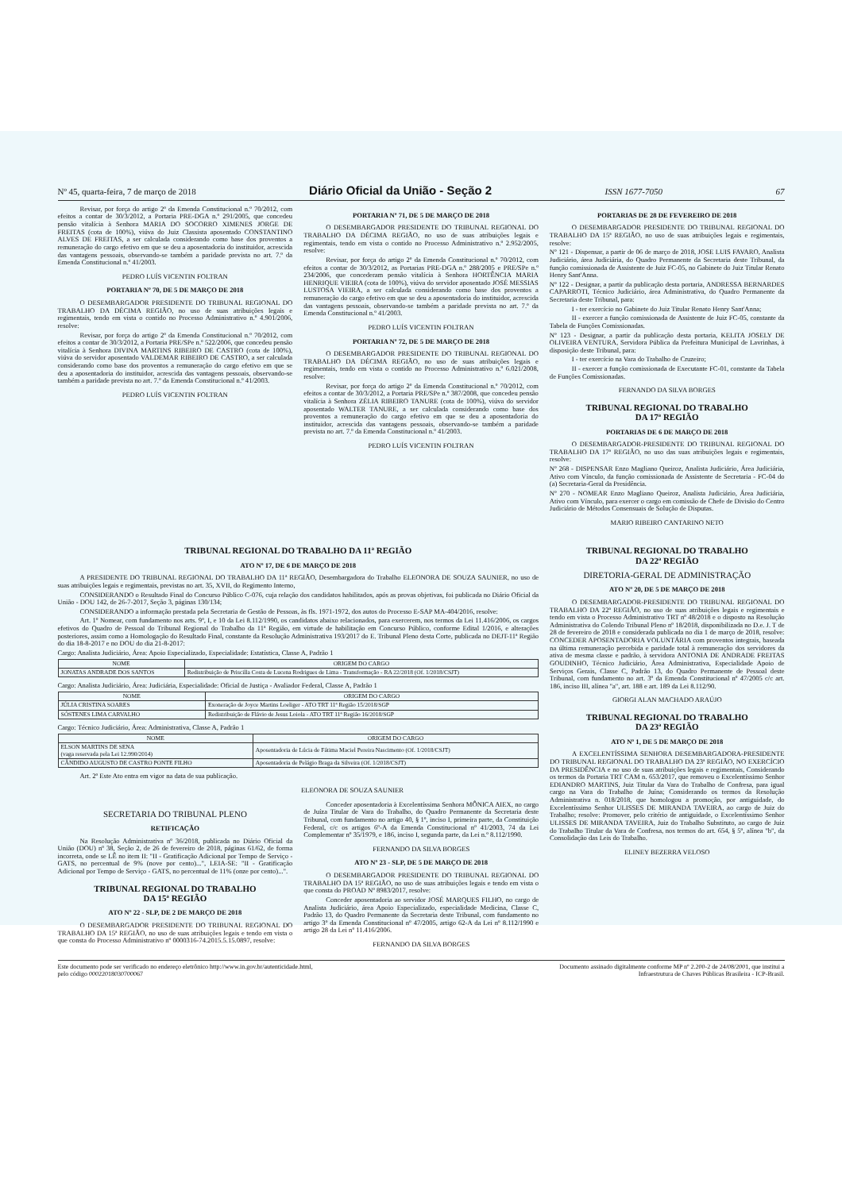Nº 45, quarta-feira, 7 de março de 2018 Diário Oficial da União - Seção 2 ISSN 1677-7050 67
Revisar, por força do artigo 2º da Emenda Constitucional n.º 70/2012, com efeitos a contar de 30/3/2012, a Portaria PRE-DGA n.º 291/2005, que concedeu pensão vitalícia à Senhora MARIA DO SOCORRO XIMENES JORGE DE FREITAS (cota de 100%), viúva do Juiz Classista aposentado CONSTANTINO ALVES DE FREITAS, a ser calculada considerando como base dos proventos a remuneração do cargo efetivo em que se deu a aposentadoria do instituidor, acrescida das vantagens pessoais, observando-se também a paridade prevista no art. 7.º da Emenda Constitucional n.º 41/2003.
PEDRO LUÍS VICENTIN FOLTRAN
PORTARIA Nº 70, DE 5 DE MARÇO DE 2018
O DESEMBARGADOR PRESIDENTE DO TRIBUNAL REGIONAL DO TRABALHO DA DÉCIMA REGIÃO, no uso de suas atribuições legais e regimentais, tendo em vista o contido no Processo Administrativo n.º 4.901/2006, resolve:
Revisar, por força do artigo 2º da Emenda Constitucional n.º 70/2012, com efeitos a contar de 30/3/2012, a Portaria PRE/SPe n.º 522/2006, que concedeu pensão vitalícia à Senhora DIVINA MARTINS RIBEIRO DE CASTRO (cota de 100%), viúva do servidor aposentado VALDEMAR RIBEIRO DE CASTRO, a ser calculada considerando como base dos proventos a remuneração do cargo efetivo em que se deu a aposentadoria do instituidor, acrescida das vantagens pessoais, observando-se também a paridade prevista no art. 7.º da Emenda Constitucional n.º 41/2003.
PEDRO LUÍS VICENTIN FOLTRAN
PORTARIA Nº 71, DE 5 DE MARÇO DE 2018
O DESEMBARGADOR PRESIDENTE DO TRIBUNAL REGIONAL DO TRABALHO DA DÉCIMA REGIÃO, no uso de suas atribuições legais e regimentais, tendo em vista o contido no Processo Administrativo n.º 2.952/2005, resolve:
Revisar, por força do artigo 2º da Emenda Constitucional n.º 70/2012, com efeitos a contar de 30/3/2012, as Portarias PRE-DGA n.º 288/2005 e PRE/SPe n.º 234/2006, que concederam pensão vitalícia à Senhora HORTÊNCIA MARIA HENRIQUE VIEIRA (cota de 100%), viúva do servidor aposentado JOSÉ MESSIAS LUSTOSA VIEIRA, a ser calculada considerando como base dos proventos a remuneração do cargo efetivo em que se deu a aposentadoria do instituidor, acrescida das vantagens pessoais, observando-se também a paridade prevista no art. 7.º da Emenda Constitucional n.º 41/2003.
PEDRO LUÍS VICENTIN FOLTRAN
PORTARIA Nº 72, DE 5 DE MARÇO DE 2018
O DESEMBARGADOR PRESIDENTE DO TRIBUNAL REGIONAL DO TRABALHO DA DÉCIMA REGIÃO, no uso de suas atribuições legais e regimentais, tendo em vista o contido no Processo Administrativo n.º 6.021/2008, resolve:
Revisar, por força do artigo 2º da Emenda Constitucional n.º 70/2012, com efeitos a contar de 30/3/2012, a Portaria PRE/SPe n.º 387/2008, que concedeu pensão vitalícia à Senhora ZÉLIA RIBEIRO TANURE (cota de 100%), viúva do servidor aposentado WALTER TANURE, a ser calculada considerando como base dos proventos a remuneração do cargo efetivo em que se deu a aposentadoria do instituidor, acrescida das vantagens pessoais, observando-se também a paridade prevista no art. 7.º da Emenda Constitucional n.º 41/2003.
PEDRO LUÍS VICENTIN FOLTRAN
PORTARIAS DE 28 DE FEVEREIRO DE 2018
O DESEMBARGADOR PRESIDENTE DO TRIBUNAL REGIONAL DO TRABALHO DA 15ª REGIÃO, no uso de suas atribuições legais e regimentais, resolve:
Nº 121 - Dispensar, a partir de 06 de março de 2018, JOSE LUIS FAVARO, Analista Judiciário, área Judiciária, do Quadro Permanente da Secretaria deste Tribunal, da função comissionada de Assistente de Juiz FC-05, no Gabinete do Juiz Titular Renato Henry Sant'Anna.
Nº 122 - Designar, a partir da publicação desta portaria, ANDRESSA BERNARDES CAPARROTI, Técnico Judiciário, área Administrativa, do Quadro Permanente da Secretaria deste Tribunal, para:
I - ter exercício no Gabinete do Juiz Titular Renato Henry Sant'Anna;
II - exercer a função comissionada de Assistente de Juiz FC-05, constante da Tabela de Funções Comissionadas.
Nº 123 - Designar, a partir da publicação desta portaria, KELITA JOSELY DE OLIVEIRA VENTURA, Servidora Pública da Prefeitura Municipal de Lavrinhas, à disposição deste Tribunal, para:
I - ter exercício na Vara do Trabalho de Cruzeiro;
II - exercer a função comissionada de Executante FC-01, constante da Tabela de Funções Comissionadas.
FERNANDO DA SILVA BORGES
TRIBUNAL REGIONAL DO TRABALHO
DA 17ª REGIÃO
PORTARIAS DE 6 DE MARÇO DE 2018
O DESEMBARGADOR-PRESIDENTE DO TRIBUNAL REGIONAL DO TRABALHO DA 17ª REGIÃO, no uso das suas atribuições legais e regimentais, resolve:
Nº 268 - DISPENSAR Enzo Magliano Queiroz, Analista Judiciário, Área Judiciária, Ativo com Vínculo, da função comissionada de Assistente de Secretaria - FC-04 do (a) Secretaria-Geral da Presidência.
Nº 270 - NOMEAR Enzo Magliano Queiroz, Analista Judiciário, Área Judiciária, Ativo com Vínculo, para exercer o cargo em comissão de Chefe de Divisão do Centro Judiciário de Métodos Consensuais de Solução de Disputas.
MARIO RIBEIRO CANTARINO NETO
TRIBUNAL REGIONAL DO TRABALHO DA 11ª REGIÃO
ATO Nº 17, DE 6 DE MARÇO DE 2018
A PRESIDENTE DO TRIBUNAL REGIONAL DO TRABALHO DA 11ª REGIÃO, Desembargadora do Trabalho ELEONORA DE SOUZA SAUNIER, no uso de suas atribuições legais e regimentais, previstas no art. 35, XVII, do Regimento Interno,
CONSIDERANDO o Resultado Final do Concurso Público C-076, cuja relação dos candidatos habilitados, após as provas objetivas, foi publicada no Diário Oficial da União - DOU 142, de 26-7-2017, Seção 3, páginas 130/134;
CONSIDERANDO a informação prestada pela Secretaria de Gestão de Pessoas, às fls. 1971-1972, dos autos do Processo E-SAP MA-404/2016, resolve:
Art. 1º Nomear, com fundamento nos arts. 9º, I, e 10 da Lei 8.112/1990, os candidatos abaixo relacionados, para exercerem, nos termos da Lei 11.416/2006, os cargos efetivos do Quadro de Pessoal do Tribunal Regional do Trabalho da 11ª Região, em virtude de habilitação em Concurso Público, conforme Edital 1/2016, e alterações posteriores, assim como a Homologação do Resultado Final, constante da Resolução Administrativa 193/2017 do E. Tribunal Pleno desta Corte, publicada no DEJT-11ª Região do dia 18-8-2017 e no DOU do dia 21-8-2017:
Cargo: Analista Judiciário, Área: Apoio Especializado, Especialidade: Estatística, Classe A, Padrão 1
| NOME | ORIGEM DO CARGO |
| --- | --- |
| JONATAS ANDRADE DOS SANTOS | Redistribuição de Priscilla Costa de Lucena Rodrigues de Lima - Transformação - RA 22/2018 (Of. 1/2018/CSJT) |
Cargo: Analista Judiciário, Área: Judiciária, Especialidade: Oficial de Justiça - Avaliador Federal, Classe A, Padrão 1
| NOME | ORIGEM DO CARGO |
| --- | --- |
| JÚLIA CRISTINA SOARES | Exoneração de Joyce Martins Loeliger - ATO TRT 11ª Região 15/2018/SGP |
| SÓSTENES LIMA CARVALHO | Redistribuição de Flávio de Jesus Loiola - ATO TRT 11ª Região 16/2018/SGP |
Cargo: Técnico Judiciário, Área: Administrativa, Classe A, Padrão 1
| NOME | ORIGEM DO CARGO |
| --- | --- |
| ELSON MARTINS DE SENA (vaga reservada pela Lei 12.990/2014) | Aposentadoria de Lúcia de Fátima Maciel Pereira Nascimento (Of. 1/2018/CSJT) |
| CÂNDIDO AUGUSTO DE CASTRO PONTE FILHO | Aposentadoria de Pelágio Braga da Silveira (Of. 1/2018/CSJT) |
Art. 2º Este Ato entra em vigor na data de sua publicação.
ELEONORA DE SOUZA SAUNIER
SECRETARIA DO TRIBUNAL PLENO
RETIFICAÇÃO
Na Resolução Administrativa nº 36/2018, publicada no Diário Oficial da União (DOU) nº 38, Seção 2, de 26 de fevereiro de 2018, páginas 61/62, de forma incorreta, onde se LÊ no item II: "II - Gratificação Adicional por Tempo de Serviço - GATS, no percentual de 9% (nove por cento)...", LEIA-SE: "II - Gratificação Adicional por Tempo de Serviço - GATS, no percentual de 11% (onze por cento)...".
TRIBUNAL REGIONAL DO TRABALHO
DA 15ª REGIÃO
ATO Nº 22 - SLP, DE 2 DE MARÇO DE 2018
O DESEMBARGADOR PRESIDENTE DO TRIBUNAL REGIONAL DO TRABALHO DA 15ª REGIÃO, no uso de suas atribuições legais e tendo em vista o que consta do Processo Administrativo nº 0000316-74.2015.5.15.0897, resolve:
Conceder aposentadoria à Excelentíssima Senhora MÔNICA AIEX, no cargo de Juíza Titular de Vara do Trabalho, do Quadro Permanente da Secretaria deste Tribunal, com fundamento no artigo 40, § 1º, inciso I, primeira parte, da Constituição Federal, c/c os artigos 6º-A da Emenda Constitucional nº 41/2003, 74 da Lei Complementar nº 35/1979, e 186, inciso I, segunda parte, da Lei n.º 8.112/1990.
FERNANDO DA SILVA BORGES
ATO Nº 23 - SLP, DE 5 DE MARÇO DE 2018
O DESEMBARGADOR PRESIDENTE DO TRIBUNAL REGIONAL DO TRABALHO DA 15ª REGIÃO, no uso de suas atribuições legais e tendo em vista o que consta do PROAD Nº 8983/2017, resolve:
Conceder aposentadoria ao servidor JOSÉ MARQUES FILHO, no cargo de Analista Judiciário, área Apoio Especializado, especialidade Medicina, Classe C, Padrão 13, do Quadro Permanente da Secretaria deste Tribunal, com fundamento no artigo 3º da Emenda Constitucional nº 47/2005, artigo 62-A da Lei nº 8.112/1990 e artigo 28 da Lei nº 11.416/2006.
FERNANDO DA SILVA BORGES
TRIBUNAL REGIONAL DO TRABALHO
DA 22ª REGIÃO
DIRETORIA-GERAL DE ADMINISTRAÇÃO
ATO Nº 20, DE 5 DE MARÇO DE 2018
O DESEMBARGADOR-PRESIDENTE DO TRIBUNAL REGIONAL DO TRABALHO DA 22ª REGIÃO, no uso de suas atribuições legais e regimentais e tendo em vista o Processo Administrativo TRT nº 48/2018 e o disposto na Resolução Administrativa do Colendo Tribunal Pleno nº 18/2018, disponibilizada no D.e. J. T de 28 de fevereiro de 2018 e considerada publicada no dia 1 de março de 2018, resolve: CONCEDER APOSENTADORIA VOLUNTÁRIA com proventos integrais, baseada na última remuneração percebida e paridade total à remuneração dos servidores da ativa de mesma classe e padrão, à servidora ANTONIA DE ANDRADE FREITAS GOUDINHO, Técnico Judiciário, Área Administrativa, Especialidade Apoio de Serviços Gerais, Classe C, Padrão 13, do Quadro Permanente de Pessoal deste Tribunal, com fundamento no art. 3º da Emenda Constitucional nº 47/2005 c/c art. 186, inciso III, alínea "a", art. 188 e art. 189 da Lei 8.112/90.
GIORGI ALAN MACHADO ARAÚJO
TRIBUNAL REGIONAL DO TRABALHO
DA 23ª REGIÃO
ATO Nº 1, DE 5 DE MARÇO DE 2018
A EXCELENTÍSSIMA SENHORA DESEMBARGADORA-PRESIDENTE DO TRIBUNAL REGIONAL DO TRABALHO DA 23ª REGIÃO, NO EXERCÍCIO DA PRESIDÊNCIA e no uso de suas atribuições legais e regimentais, Considerando os termos da Portaria TRT CAM n. 653/2017, que removeu o Excelentíssimo Senhor EDIANDRO MARTINS, Juiz Titular da Vara do Trabalho de Confresa, para igual cargo na Vara do Trabalho de Juína; Considerando os termos da Resolução Administrativa n. 018/2018, que homologou a promoção, por antiguidade, do Excelentíssimo Senhor ULISSES DE MIRANDA TAVEIRA, ao cargo de Juiz do Trabalho; resolve: Promover, pelo critério de antiguidade, o Excelentíssimo Senhor ULISSES DE MIRANDA TAVEIRA, Juiz do Trabalho Substituto, ao cargo de Juiz do Trabalho Titular da Vara de Confresa, nos termos do art. 654, § 5º, alínea "b", da Consolidação das Leis do Trabalho.
ELINEY BEZERRA VELOSO
Este documento pode ser verificado no endereço eletrônico http://www.in.gov.br/autenticidade.html,
pelo código 00022018030700067 Documento assinado digitalmente conforme MP nº 2.200-2 de 24/08/2001, que institui a
Infraestrutura de Chaves Públicas Brasileira - ICP-Brasil.